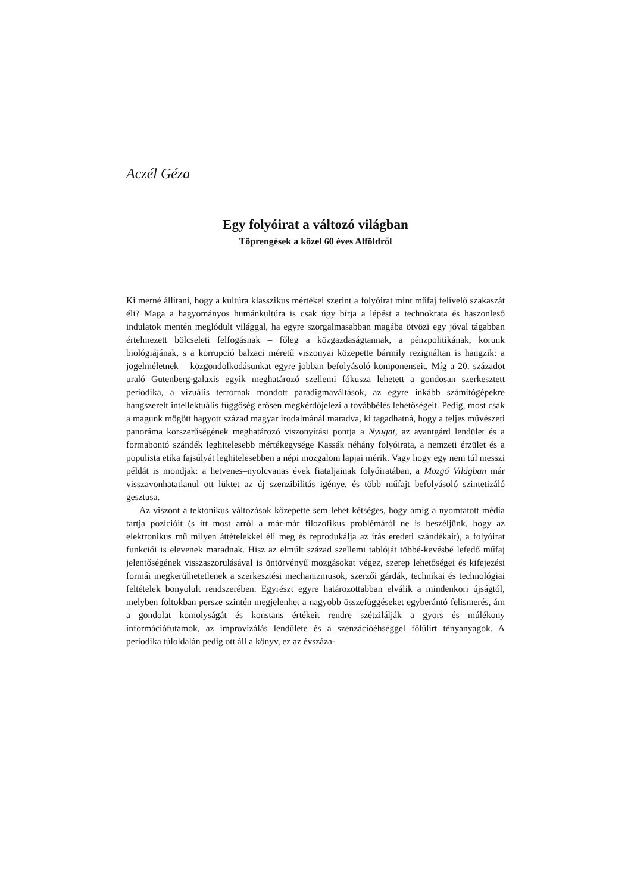Aczél Géza
Egy folyóirat a változó világban
Töprengések a közel 60 éves Alföldről
Ki merné állítani, hogy a kultúra klasszikus mértékei szerint a folyóirat mint mű­faj felívelő szakaszát éli? Maga a hagyományos humánkultúra is csak úgy bírja a lépést a technokrata és haszonleső indulatok mentén meglódult világgal, ha egy­re szorgalmasabban magába ötvözi egy jóval tágabban értelmezett bölcseleti fel­fogásnak – főleg a közgazdaságtannak, a pénzpolitikának, korunk biológiájának, s a korrupció balzaci méretű viszonyai közepette bármily rezignáltan is hangzik: a jogelméletnek – közgondolkodásunkat egyre jobban befolyásoló komponense­it. Míg a 20. századot uraló Gutenberg-galaxis egyik meghatározó szellemi fóku­sza lehetett a gondosan szerkesztett periodika, a vizuális terrornak mondott para­digmaváltások, az egyre inkább számítógépekre hangszerelt intellektuális függő­ség erősen megkérdőjelezi a továbbélés lehetőségeit. Pedig, most csak a magunk mögött hagyott század magyar irodalmánál maradva, ki tagadhatná, hogy a teljes művészeti panoráma korszerűségének meghatározó viszonyítási pontja a Nyugat, az avantgárd lendület és a formabontó szándék leghitelesebb mértékegysége Kassák néhány folyóirata, a nemzeti érzület és a populista etika fajsúlyát leg­hitelesebben a népi mozgalom lapjai mérik. Vagy hogy egy nem túl messzi pél­dát is mondjak: a hetvenes–nyolcvanas évek fiataljainak folyóiratában, a Mozgó Világban már visszavonhatatlanul ott lüktet az új szenzibilitás igénye, és több műfajt befolyásoló szintetizáló gesztusa.
Az viszont a tektonikus változások közepette sem lehet kétséges, hogy amíg a nyomtatott média tartja pozícióit (s itt most arról a már-már filozofikus problé­máról ne is beszéljünk, hogy az elektronikus mű milyen áttételekkel éli meg és reprodukálja az írás eredeti szándékait), a folyóirat funkciói is elevenek marad­nak. Hisz az elmúlt század szellemi tablóját többé-kevésbé lefedő műfaj jelentő­ségének visszaszorulásával is öntörvényű mozgásokat végez, szerep lehetőségei és kifejezési formái megkerülhetetlenek a szerkesztési mechanizmusok, szerzői gárdák, technikai és technológiai feltételek bonyolult rendszerében. Egyrészt egyre határozottabban elválik a mindenkori újságtól, melyben foltokban persze szintén megjelenhet a nagyobb összefüggéseket egyberántó felismerés, ám a gondolat komolyságát és konstans értékeit rendre szétzilálják a gyors és múlé­kony információfutamok, az improvizálás lendülete és a szenzációéhséggel fö­lülírt tényanyagok. A periodika túloldalán pedig ott áll a könyv, ez az évszáza-